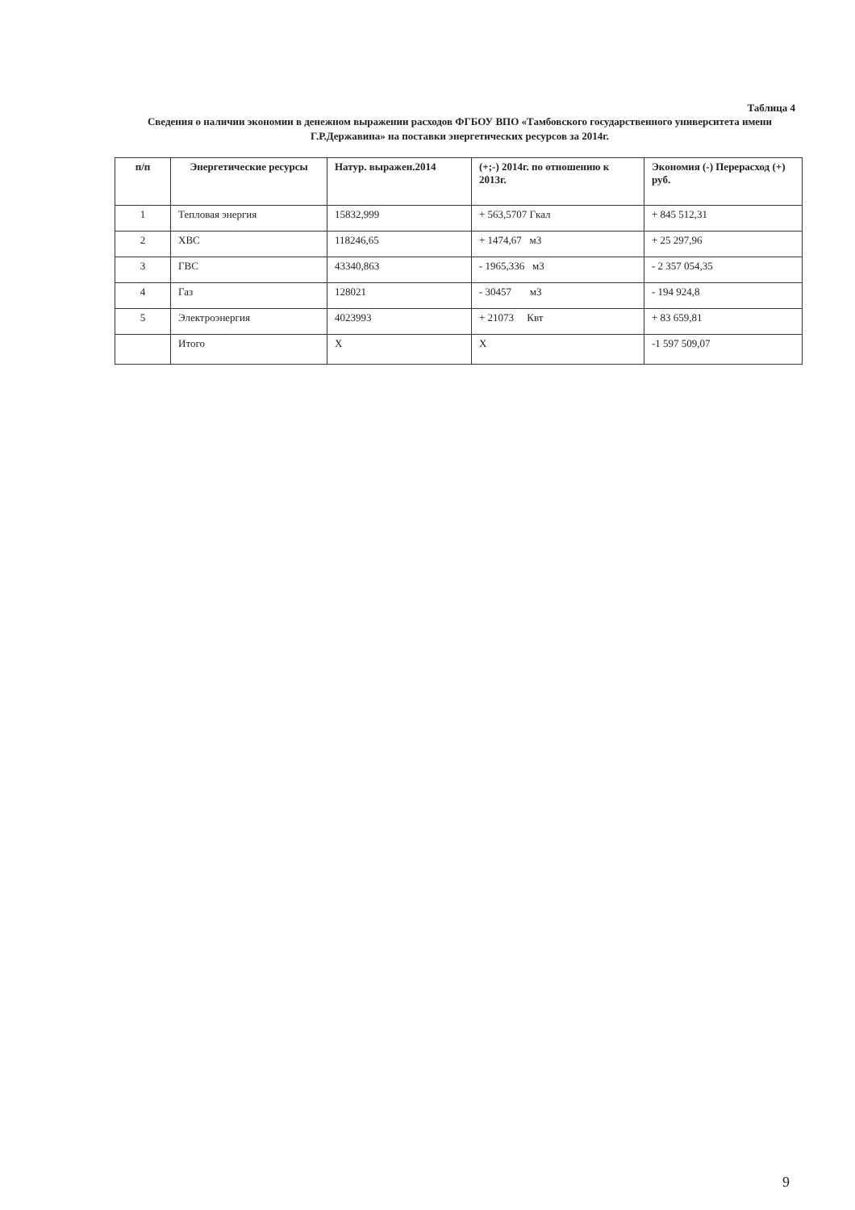Таблица 4
Сведения о наличии экономии в денежном выражении расходов ФГБОУ ВПО «Тамбовского государственного университета имени Г.Р.Державина» на поставки энергетических ресурсов за 2014г.
| п/п | Энергетические ресурсы | Натур. выражен.2014 | (+;-) 2014г. по отношению к 2013г. | Экономия (-) Перерасход (+) руб. |
| --- | --- | --- | --- | --- |
| 1 | Тепловая энергия | 15832,999 | + 563,5707 Гкал | + 845 512,31 |
| 2 | ХВС | 118246,65 | + 1474,67 м3 | + 25 297,96 |
| 3 | ГВС | 43340,863 | - 1965,336 м3 | - 2 357 054,35 |
| 4 | Газ | 128021 | - 30457 м3 | - 194 924,8 |
| 5 | Электроэнергия | 4023993 | + 21073 Квт | + 83 659,81 |
| | Итого | X | X | -1 597 509,07 |
9